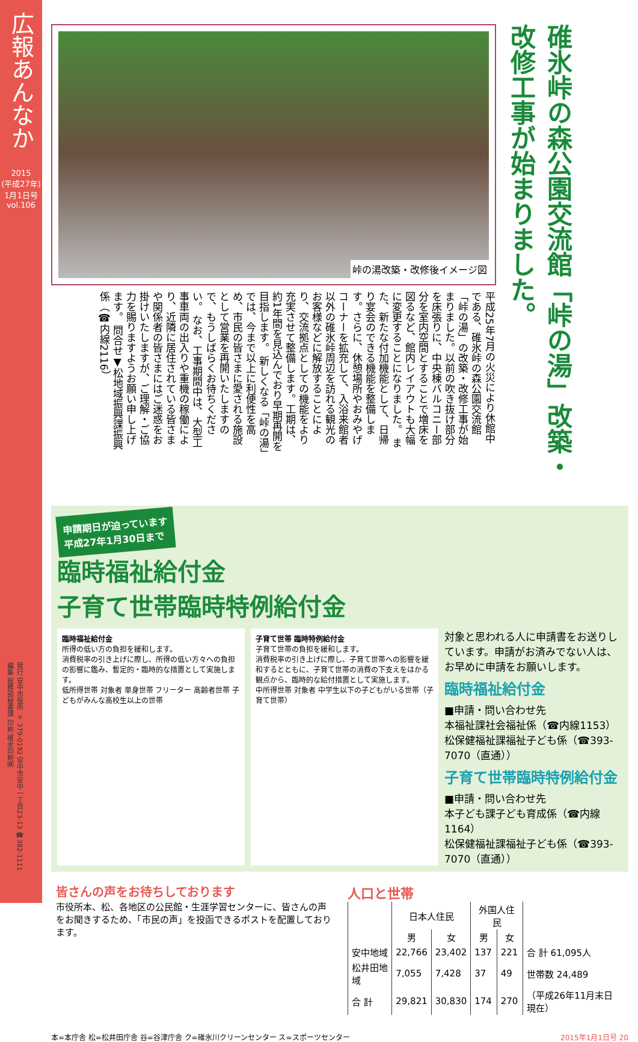広報あんなか
2015
(平成27年)
1月1日号
vol.106
発行 安中市役所 〒379-0192 安中市安中一丁目23-13 ☎382-1111 編集 総務部秘書課 印刷 碓氷印刷㈱
峠の湯改築・改修後イメージ図
平成25年7月の火災により休館中である、碓氷峠の森公園交流館「峠の湯」の改築・改修工事が始まりました。以前の吹き抜け部分を床張りに、中央棟バルコニー部分を室内空間とすることで増床を図るなど、館内レイアウトも大幅に変更することになりました。 また、新たな付加機能として、日帰り宴会のできる機能を整備します。さらに、休憩場所やおみやげコーナーを拡充して、入浴来館者以外の碓氷峠周辺を訪れる観光のお客様などに解放することにより、交流拠点としての機能をより充実させて整備します。工期は、約1年間を見込んでおり早期再開を目指します。 新しくなる「峠の湯」では、今まで以上に利便性を高め、市民の皆さまに愛される施設として営業を再開いたしますので、もうしばらくお待ちください。 なお、工事期間中は、大型工事車両の出入りや重機の稼働により、近隣に居住されている皆さまや関係者の皆さまにはご迷惑をお掛けいたしますが、ご理解・ご協力を賜りますようお願い申し上げます。 問合せ▼松地域振興課振興係（☎内線2116）
碓氷峠の森公園交流館「峠の湯」改築・改修工事が始まりました。
申請期日が迫っています
平成27年1月30日まで
臨時福祉給付金
子育て世帯臨時特例給付金
臨時福祉給付金
所得の低い方の負担を緩和します。
消費税率の引き上げに際し、所得の低い方々への負担の影響に鑑み、暫定的・臨時的な措置として実施します。
低所得世帯 対象者 単身世帯 フリーター 高齢者世帯 子どもがみんな高校生以上の世帯
子育て世帯 臨時特例給付金
子育て世帯の負担を緩和します。
消費税率の引き上げに際し、子育て世帯への影響を緩和するとともに、子育て世帯の消費の下支えをはかる観点から、臨時的な給付措置として実施します。
中所得世帯 対象者 中学生以下の子どもがいる世帯（子育て世帯）
対象と思われる人に申請書をお送りしています。申請がお済みでない人は、お早めに申請をお願いします。
臨時福祉給付金
■申請・問い合わせ先
本福祉課社会福祉係（☎内線1153）
松保健福祉課福祉子ども係（☎393-7070（直通））
子育て世帯臨時特例給付金
■申請・問い合わせ先
本子ども課子ども育成係（☎内線1164）
松保健福祉課福祉子ども係（☎393-7070（直通））
皆さんの声をお待ちしております
市役所本、松、各地区の公民館・生涯学習センターに、皆さんの声をお聞きするため、「市民の声」を投函できるポストを配置しております。
人口と世帯
| | 日本人住民 | | 外国人住民 | | |
| --- | --- | --- | --- | --- | --- |
| | 男 | 女 | 男 | 女 | |
| 安中地域 | 22,766 | 23,402 | 137 | 221 | 合 計 61,095人 |
| 松井田地域 | 7,055 | 7,428 | 37 | 49 | 世帯数 24,489 |
| 合 計 | 29,821 | 30,830 | 174 | 270 | （平成26年11月末日現在） |
本=本庁舎 松=松井田庁舎 谷=谷津庁舎 ク=碓氷川クリーンセンター ス=スポーツセンター 2015年1月1日号 20